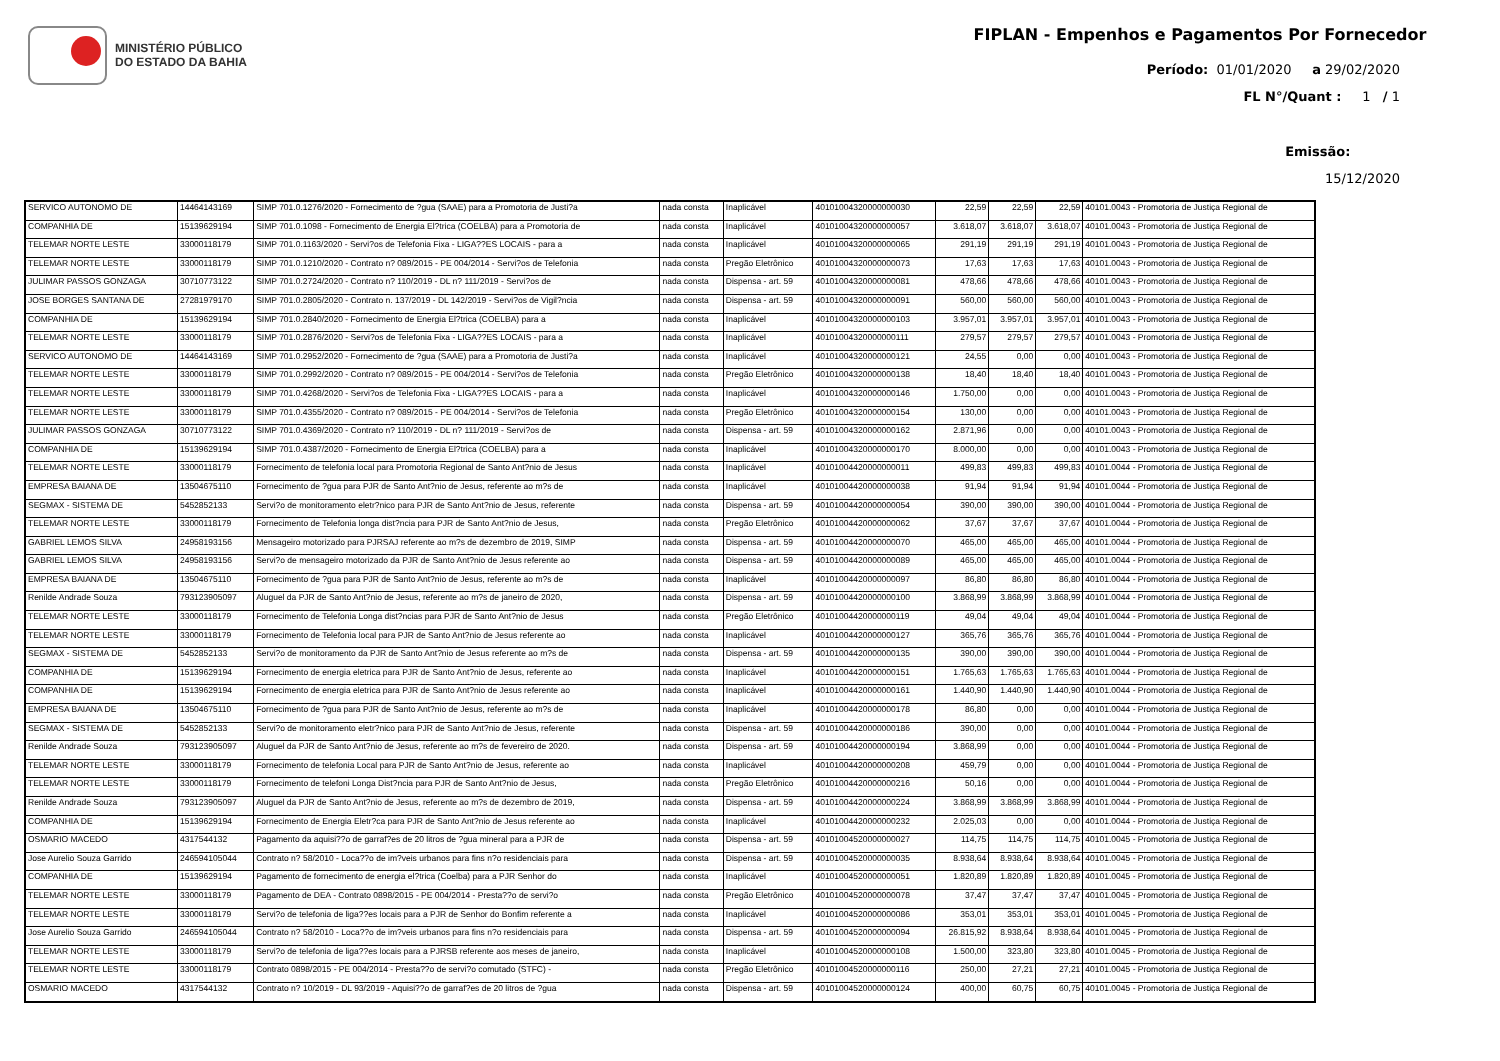MINISTÉRIO PÚBLICO
DO ESTADO DA BAHIA
FIPLAN - Empenhos e Pagamentos Por Fornecedor
Período: 01/01/2020 a 29/02/2020
FL N°/Quant : 1 / 1
Emissão:
15/12/2020
| SERVICO AUTONOMO DE | 14464143169 | SIMP 701.0.1276/2020 - Fornecimento de ?gua (SAAE) para a Promotoria de Justi?a | nada consta | Inaplicável | 40101004320000000030 | 22,59 | 22,59 | 22,59 | 40101.0043 - Promotoria de Justiça Regional de |
| COMPANHIA DE | 15139629194 | SIMP 701.0.1098 - Fornecimento de Energia El?trica (COELBA) para a Promotoria de | nada consta | Inaplicável | 40101004320000000057 | 3.618,07 | 3.618,07 | 3.618,07 | 40101.0043 - Promotoria de Justiça Regional de |
| TELEMAR NORTE LESTE | 33000118179 | SIMP 701.0.1163/2020 - Servi?os de Telefonia Fixa - LIGA??ES LOCAIS - para a | nada consta | Inaplicável | 40101004320000000065 | 291,19 | 291,19 | 291,19 | 40101.0043 - Promotoria de Justiça Regional de |
| TELEMAR NORTE LESTE | 33000118179 | SIMP 701.0.1210/2020 - Contrato n? 089/2015 - PE 004/2014 - Servi?os de Telefonia | nada consta | Pregão Eletrônico | 40101004320000000073 | 17,63 | 17,63 | 17,63 | 40101.0043 - Promotoria de Justiça Regional de |
| JULIMAR PASSOS GONZAGA | 30710773122 | SIMP 701.0.2724/2020 - Contrato n? 110/2019 - DL n? 111/2019 - Servi?os de | nada consta | Dispensa - art. 59 | 40101004320000000081 | 478,66 | 478,66 | 478,66 | 40101.0043 - Promotoria de Justiça Regional de |
| JOSE BORGES SANTANA DE | 27281979170 | SIMP 701.0.2805/2020 - Contrato n. 137/2019 - DL 142/2019 - Servi?os de Vigil?ncia | nada consta | Dispensa - art. 59 | 40101004320000000091 | 560,00 | 560,00 | 560,00 | 40101.0043 - Promotoria de Justiça Regional de |
| COMPANHIA DE | 15139629194 | SIMP 701.0.2840/2020 - Fornecimento de Energia El?trica (COELBA) para a | nada consta | Inaplicável | 40101004320000000103 | 3.957,01 | 3.957,01 | 3.957,01 | 40101.0043 - Promotoria de Justiça Regional de |
| TELEMAR NORTE LESTE | 33000118179 | SIMP 701.0.2876/2020 - Servi?os de Telefonia Fixa - LIGA??ES LOCAIS - para a | nada consta | Inaplicável | 40101004320000000111 | 279,57 | 279,57 | 279,57 | 40101.0043 - Promotoria de Justiça Regional de |
| SERVICO AUTONOMO DE | 14464143169 | SIMP 701.0.2952/2020 - Fornecimento de ?gua (SAAE) para a Promotoria de Justi?a | nada consta | Inaplicável | 40101004320000000121 | 24,55 | 0,00 | 0,00 | 40101.0043 - Promotoria de Justiça Regional de |
| TELEMAR NORTE LESTE | 33000118179 | SIMP 701.0.2992/2020 - Contrato n? 089/2015 - PE 004/2014 - Servi?os de Telefonia | nada consta | Pregão Eletrônico | 40101004320000000138 | 18,40 | 18,40 | 18,40 | 40101.0043 - Promotoria de Justiça Regional de |
| TELEMAR NORTE LESTE | 33000118179 | SIMP 701.0.4268/2020 - Servi?os de Telefonia Fixa - LIGA??ES LOCAIS - para a | nada consta | Inaplicável | 40101004320000000146 | 1.750,00 | 0,00 | 0,00 | 40101.0043 - Promotoria de Justiça Regional de |
| TELEMAR NORTE LESTE | 33000118179 | SIMP 701.0.4355/2020 - Contrato n? 089/2015 - PE 004/2014 - Servi?os de Telefonia | nada consta | Pregão Eletrônico | 40101004320000000154 | 130,00 | 0,00 | 0,00 | 40101.0043 - Promotoria de Justiça Regional de |
| JULIMAR PASSOS GONZAGA | 30710773122 | SIMP 701.0.4369/2020 - Contrato n? 110/2019 - DL n? 111/2019 - Servi?os de | nada consta | Dispensa - art. 59 | 40101004320000000162 | 2.871,96 | 0,00 | 0,00 | 40101.0043 - Promotoria de Justiça Regional de |
| COMPANHIA DE | 15139629194 | SIMP 701.0.4387/2020 - Fornecimento de Energia El?trica (COELBA) para a | nada consta | Inaplicável | 40101004320000000170 | 8.000,00 | 0,00 | 0,00 | 40101.0043 - Promotoria de Justiça Regional de |
| TELEMAR NORTE LESTE | 33000118179 | Fornecimento de telefonia local para Promotoria Regional de Santo Ant?nio de Jesus | nada consta | Inaplicável | 40101004420000000011 | 499,83 | 499,83 | 499,83 | 40101.0044 - Promotoria de Justiça Regional de |
| EMPRESA BAIANA DE | 13504675110 | Fornecimento de ?gua para PJR de Santo Ant?nio de Jesus, referente ao m?s de | nada consta | Inaplicável | 40101004420000000038 | 91,94 | 91,94 | 91,94 | 40101.0044 - Promotoria de Justiça Regional de |
| SEGMAX - SISTEMA DE | 5452852133 | Servi?o de monitoramento eletr?nico para PJR de Santo Ant?nio de Jesus, referente | nada consta | Dispensa - art. 59 | 40101004420000000054 | 390,00 | 390,00 | 390,00 | 40101.0044 - Promotoria de Justiça Regional de |
| TELEMAR NORTE LESTE | 33000118179 | Fornecimento de Telefonia longa dist?ncia para PJR de Santo Ant?nio de Jesus, | nada consta | Pregão Eletrônico | 40101004420000000062 | 37,67 | 37,67 | 37,67 | 40101.0044 - Promotoria de Justiça Regional de |
| GABRIEL LEMOS SILVA | 24958193156 | Mensageiro motorizado para PJRSAJ referente ao m?s de dezembro de 2019, SIMP | nada consta | Dispensa - art. 59 | 40101004420000000070 | 465,00 | 465,00 | 465,00 | 40101.0044 - Promotoria de Justiça Regional de |
| GABRIEL LEMOS SILVA | 24958193156 | Servi?o de mensageiro motorizado da PJR de Santo Ant?nio de Jesus referente ao | nada consta | Dispensa - art. 59 | 40101004420000000089 | 465,00 | 465,00 | 465,00 | 40101.0044 - Promotoria de Justiça Regional de |
| EMPRESA BAIANA DE | 13504675110 | Fornecimento de ?gua para PJR de Santo Ant?nio de Jesus, referente ao m?s de | nada consta | Inaplicável | 40101004420000000097 | 86,80 | 86,80 | 86,80 | 40101.0044 - Promotoria de Justiça Regional de |
| Renilde Andrade Souza | 793123905097 | Aluguel da PJR de Santo Ant?nio de Jesus, referente ao m?s de janeiro de 2020, | nada consta | Dispensa - art. 59 | 40101004420000000100 | 3.868,99 | 3.868,99 | 3.868,99 | 40101.0044 - Promotoria de Justiça Regional de |
| TELEMAR NORTE LESTE | 33000118179 | Fornecimento de Telefonia Longa dist?ncias para PJR de Santo Ant?nio de Jesus | nada consta | Pregão Eletrônico | 40101004420000000119 | 49,04 | 49,04 | 49,04 | 40101.0044 - Promotoria de Justiça Regional de |
| TELEMAR NORTE LESTE | 33000118179 | Fornecimento de Telefonia local para PJR de Santo Ant?nio de Jesus referente ao | nada consta | Inaplicável | 40101004420000000127 | 365,76 | 365,76 | 365,76 | 40101.0044 - Promotoria de Justiça Regional de |
| SEGMAX - SISTEMA DE | 5452852133 | Servi?o de monitoramento da PJR de Santo Ant?nio de Jesus referente ao m?s de | nada consta | Dispensa - art. 59 | 40101004420000000135 | 390,00 | 390,00 | 390,00 | 40101.0044 - Promotoria de Justiça Regional de |
| COMPANHIA DE | 15139629194 | Fornecimento de energia eletrica para PJR de Santo Ant?nio de Jesus, referente ao | nada consta | Inaplicável | 40101004420000000151 | 1.765,63 | 1.765,63 | 1.765,63 | 40101.0044 - Promotoria de Justiça Regional de |
| COMPANHIA DE | 15139629194 | Fornecimento de energia eletrica para PJR de Santo Ant?nio de Jesus referente ao | nada consta | Inaplicável | 40101004420000000161 | 1.440,90 | 1.440,90 | 1.440,90 | 40101.0044 - Promotoria de Justiça Regional de |
| EMPRESA BAIANA DE | 13504675110 | Fornecimento de ?gua para PJR de Santo Ant?nio de Jesus, referente ao m?s de | nada consta | Inaplicável | 40101004420000000178 | 86,80 | 0,00 | 0,00 | 40101.0044 - Promotoria de Justiça Regional de |
| SEGMAX - SISTEMA DE | 5452852133 | Servi?o de monitoramento eletr?nico para PJR de Santo Ant?nio de Jesus, referente | nada consta | Dispensa - art. 59 | 40101004420000000186 | 390,00 | 0,00 | 0,00 | 40101.0044 - Promotoria de Justiça Regional de |
| Renilde Andrade Souza | 793123905097 | Aluguel da PJR de Santo Ant?nio de Jesus, referente ao m?s de fevereiro de 2020. | nada consta | Dispensa - art. 59 | 40101004420000000194 | 3.868,99 | 0,00 | 0,00 | 40101.0044 - Promotoria de Justiça Regional de |
| TELEMAR NORTE LESTE | 33000118179 | Fornecimento de telefonia Local para PJR de Santo Ant?nio de Jesus, referente ao | nada consta | Inaplicável | 40101004420000000208 | 459,79 | 0,00 | 0,00 | 40101.0044 - Promotoria de Justiça Regional de |
| TELEMAR NORTE LESTE | 33000118179 | Fornecimento de telefoni Longa Dist?ncia para PJR de Santo Ant?nio de Jesus, | nada consta | Pregão Eletrônico | 40101004420000000216 | 50,16 | 0,00 | 0,00 | 40101.0044 - Promotoria de Justiça Regional de |
| Renilde Andrade Souza | 793123905097 | Aluguel da PJR de Santo Ant?nio de Jesus, referente ao m?s de dezembro de 2019, | nada consta | Dispensa - art. 59 | 40101004420000000224 | 3.868,99 | 3.868,99 | 3.868,99 | 40101.0044 - Promotoria de Justiça Regional de |
| COMPANHIA DE | 15139629194 | Fornecimento de Energia Eletr?ca para PJR de Santo Ant?nio de Jesus referente ao | nada consta | Inaplicável | 40101004420000000232 | 2.025,03 | 0,00 | 0,00 | 40101.0044 - Promotoria de Justiça Regional de |
| OSMARIO MACEDO | 4317544132 | Pagamento da aquisi??o de garraf?es de 20 litros de ?gua mineral para a PJR de | nada consta | Dispensa - art. 59 | 40101004520000000027 | 114,75 | 114,75 | 114,75 | 40101.0045 - Promotoria de Justiça Regional de |
| Jose Aurelio Souza Garrido | 246594105044 | Contrato n? 58/2010 - Loca??o de im?veis urbanos para fins n?o residenciais para | nada consta | Dispensa - art. 59 | 40101004520000000035 | 8.938,64 | 8.938,64 | 8.938,64 | 40101.0045 - Promotoria de Justiça Regional de |
| COMPANHIA DE | 15139629194 | Pagamento de fornecimento de energia el?trica (Coelba) para a PJR Senhor do | nada consta | Inaplicável | 40101004520000000051 | 1.820,89 | 1.820,89 | 1.820,89 | 40101.0045 - Promotoria de Justiça Regional de |
| TELEMAR NORTE LESTE | 33000118179 | Pagamento de DEA - Contrato 0898/2015 - PE 004/2014 - Presta??o de servi?o | nada consta | Pregão Eletrônico | 40101004520000000078 | 37,47 | 37,47 | 37,47 | 40101.0045 - Promotoria de Justiça Regional de |
| TELEMAR NORTE LESTE | 33000118179 | Servi?o de telefonia de liga??es locais para a PJR de Senhor do Bonfim referente a | nada consta | Inaplicável | 40101004520000000086 | 353,01 | 353,01 | 353,01 | 40101.0045 - Promotoria de Justiça Regional de |
| Jose Aurelio Souza Garrido | 246594105044 | Contrato n? 58/2010 - Loca??o de im?veis urbanos para fins n?o residenciais para | nada consta | Dispensa - art. 59 | 40101004520000000094 | 26.815,92 | 8.938,64 | 8.938,64 | 40101.0045 - Promotoria de Justiça Regional de |
| TELEMAR NORTE LESTE | 33000118179 | Servi?o de telefonia de liga??es locais para a PJRSB referente aos meses de janeiro, | nada consta | Inaplicável | 40101004520000000108 | 1.500,00 | 323,80 | 323,80 | 40101.0045 - Promotoria de Justiça Regional de |
| TELEMAR NORTE LESTE | 33000118179 | Contrato 0898/2015 - PE 004/2014 - Presta??o de servi?o comutado (STFC) - | nada consta | Pregão Eletrônico | 40101004520000000116 | 250,00 | 27,21 | 27,21 | 40101.0045 - Promotoria de Justiça Regional de |
| OSMARIO MACEDO | 4317544132 | Contrato n? 10/2019 - DL 93/2019 - Aquisi??o de garraf?es de 20 litros de ?gua | nada consta | Dispensa - art. 59 | 40101004520000000124 | 400,00 | 60,75 | 60,75 | 40101.0045 - Promotoria de Justiça Regional de |